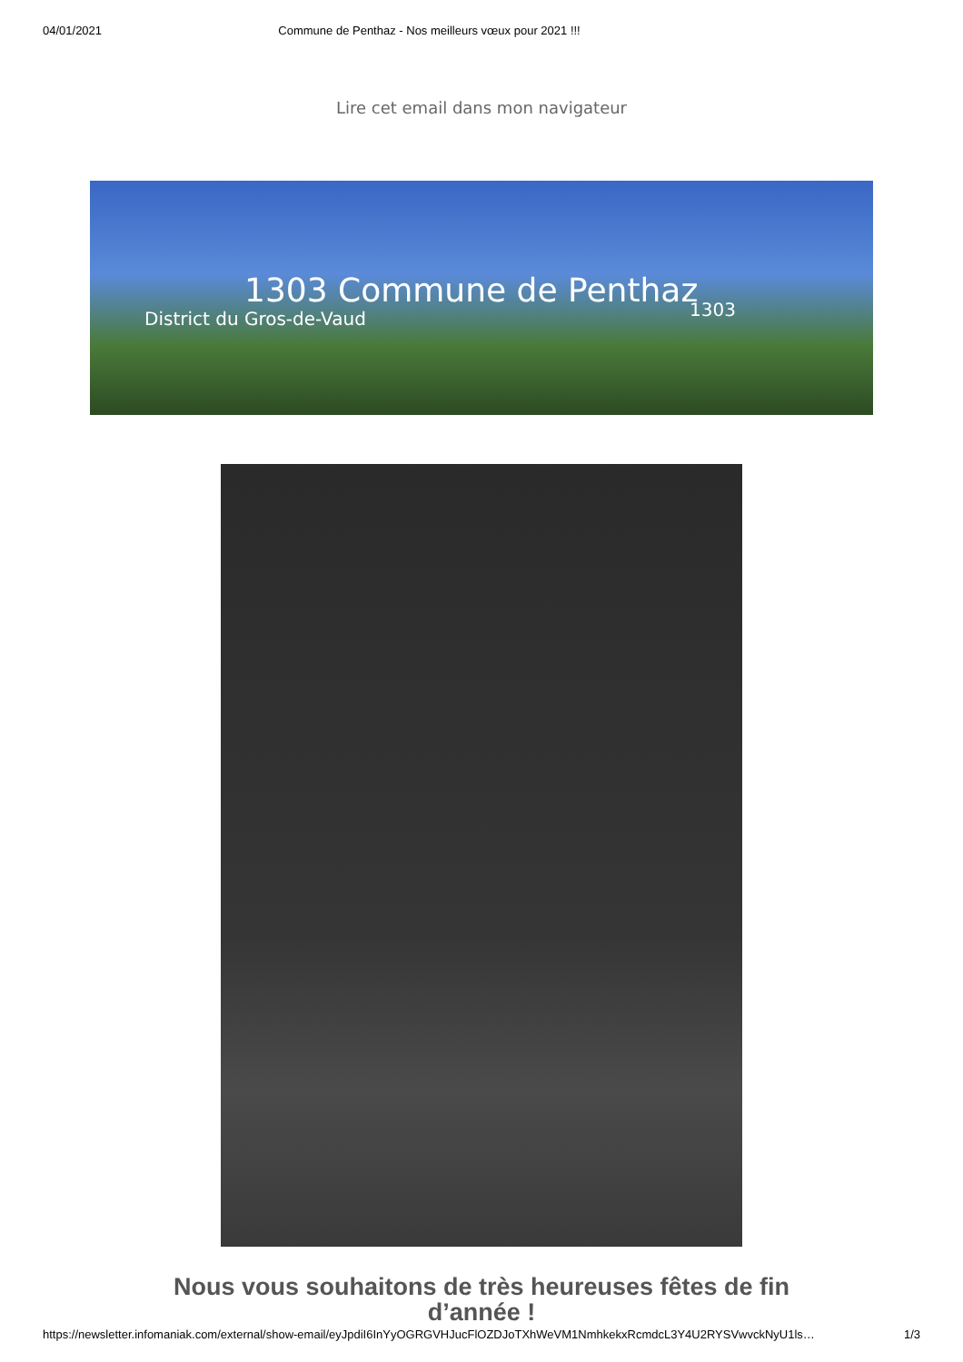04/01/2021 Commune de Penthaz - Nos meilleurs vœux pour 2021 !!!
Lire cet email dans mon navigateur
1303 Commune de Penthaz
District du Gros-de-Vaud 1303
Nous vous souhaitons de très heureuses fêtes de fin d’année !
https://newsletter.infomaniak.com/external/show-email/eyJpdiI6InYyOGRGVHJucFlOZDJoTXhWeVM1NmhkekxRcmdcL3Y4U2RYSVwvckNyU1ls… 1/3